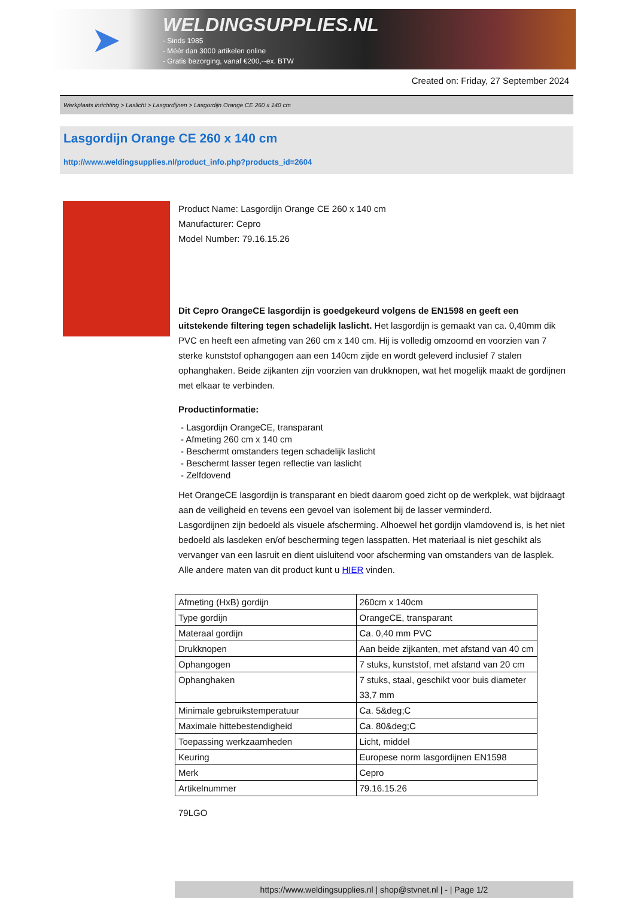➤
WELDINGSUPPLIES.NL
- Sinds 1985
- Méér dan 3000 artikelen online
- Gratis bezorging, vanaf €200,--ex. BTW
Created on: Friday, 27 September 2024
Werkplaats inrichting > Laslicht > Lasgordijnen > Lasgordijn Orange CE 260 x 140 cm
Lasgordijn Orange CE 260 x 140 cm
http://www.weldingsupplies.nl/product_info.php?products_id=2604
Product Name: Lasgordijn Orange CE 260 x 140 cm
Manufacturer: Cepro
Model Number: 79.16.15.26
Dit Cepro OrangeCE lasgordijn is goedgekeurd volgens de EN1598 en geeft een uitstekende filtering tegen schadelijk laslicht. Het lasgordijn is gemaakt van ca. 0,40mm dik PVC en heeft een afmeting van 260 cm x 140 cm. Hij is volledig omzoomd en voorzien van 7 sterke kunststof ophangogen aan een 140cm zijde en wordt geleverd inclusief 7 stalen ophanghaken. Beide zijkanten zijn voorzien van drukknopen, wat het mogelijk maakt de gordijnen met elkaar te verbinden.
Productinformatie:
- Lasgordijn OrangeCE, transparant
- Afmeting 260 cm x 140 cm
- Beschermt omstanders tegen schadelijk laslicht
- Beschermt lasser tegen reflectie van laslicht
- Zelfdovend
Het OrangeCE lasgordijn is transparant en biedt daarom goed zicht op de werkplek, wat bijdraagt aan de veiligheid en tevens een gevoel van isolement bij de lasser verminderd.
Lasgordijnen zijn bedoeld als visuele afscherming. Alhoewel het gordijn vlamdovend is, is het niet bedoeld als lasdeken en/of bescherming tegen lasspatten. Het materiaal is niet geschikt als vervanger van een lasruit en dient uisluitend voor afscherming van omstanders van de lasplek.
Alle andere maten van dit product kunt u HIER vinden.
| Afmeting (HxB) gordijn | 260cm x 140cm |
| Type gordijn | OrangeCE, transparant |
| Materaal gordijn | Ca. 0,40 mm PVC |
| Drukknopen | Aan beide zijkanten, met afstand van 40 cm |
| Ophangogen | 7 stuks, kunststof, met afstand van 20 cm |
| Ophanghaken | 7 stuks, staal, geschikt voor buis diameter 33,7 mm |
| Minimale gebruikstemperatuur | Ca. 5&deg;C |
| Maximale hittebestendigheid | Ca. 80&deg;C |
| Toepassing werkzaamheden | Licht, middel |
| Keuring | Europese norm lasgordijnen EN1598 |
| Merk | Cepro |
| Artikelnummer | 79.16.15.26 |
79LGO
https://www.weldingsupplies.nl | shop@stvnet.nl | - | Page 1/2